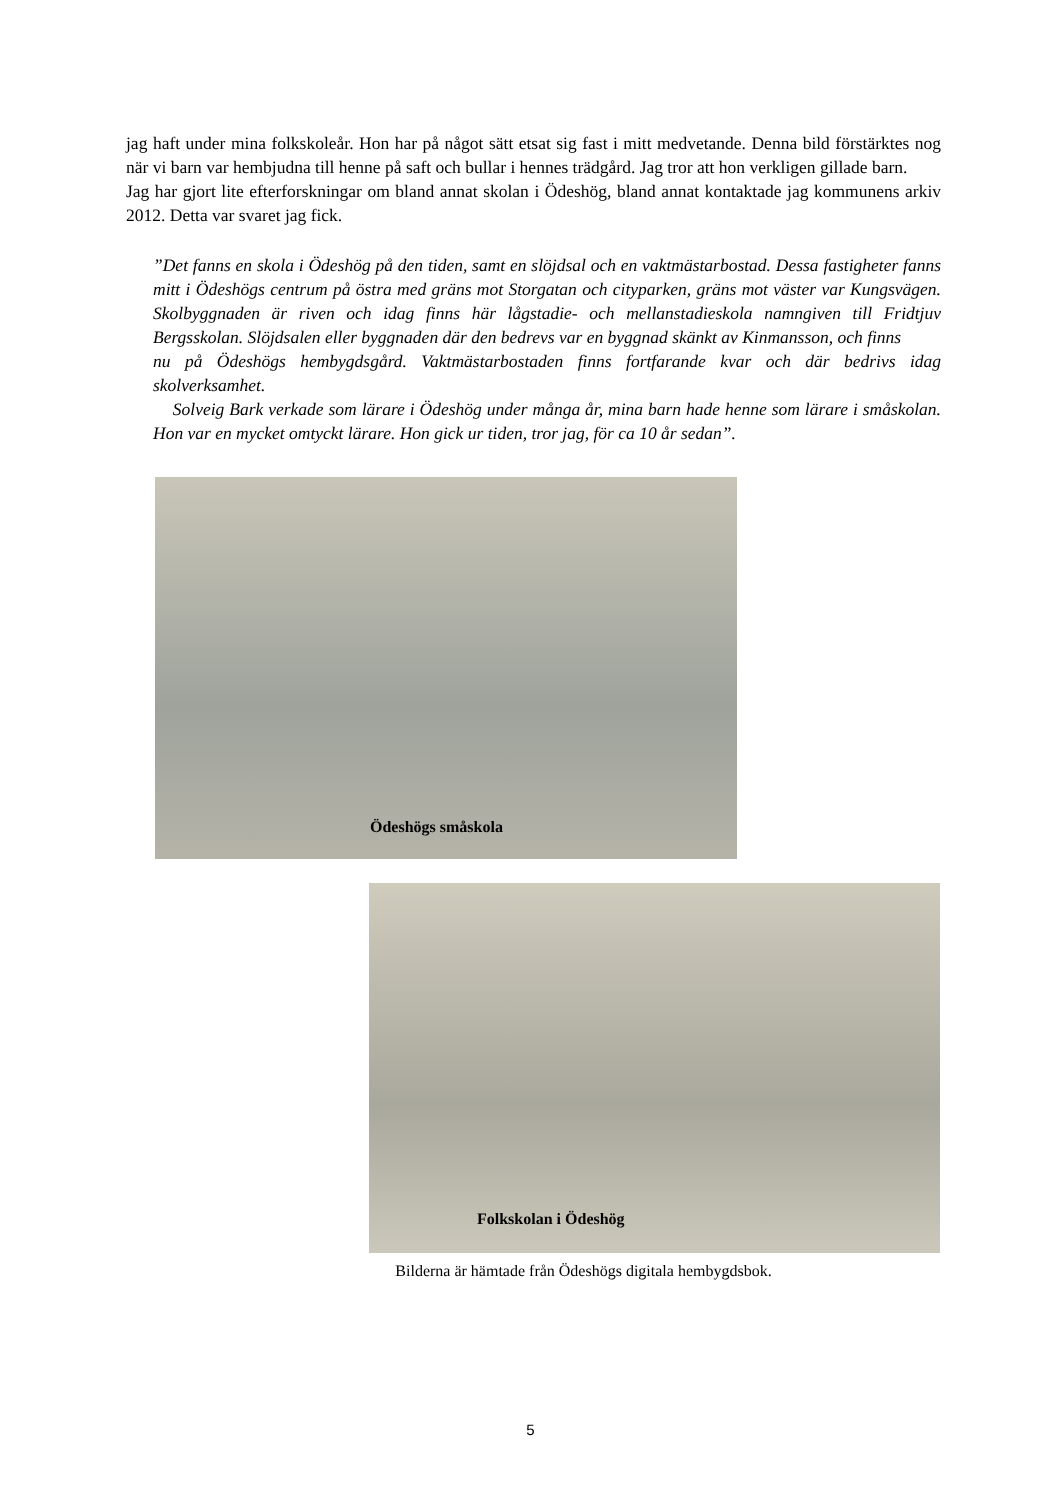jag haft under mina folkskoleår. Hon har på något sätt etsat sig fast i mitt medvetande. Denna bild förstärktes nog när vi barn var hembjudna till henne på saft och bullar i hennes trädgård. Jag tror att hon verkligen gillade barn.
Jag har gjort lite efterforskningar om bland annat skolan i Ödeshög, bland annat kontaktade jag kommunens arkiv 2012. Detta var svaret jag fick.
”Det fanns en skola i Ödeshög på den tiden, samt en slöjdsal och en vaktmästarbostad. Dessa fastigheter fanns mitt i Ödeshögs centrum på östra med gräns mot Storgatan och cityparken, gräns mot väster var Kungsvägen. Skolbyggnaden är riven och idag finns här lågstadie- och mellanstadieskola namngiven till Fridtjuv Bergsskolan. Slöjdsalen eller byggnaden där den bedrevs var en byggnad skänkt av Kinmansson, och finns
nu på Ödeshögs hembygdsgård. Vaktmästarbostaden finns fortfarande kvar och där bedrivs idag skolverksamhet.
Solveig Bark verkade som lärare i Ödeshög under många år, mina barn hade henne som lärare i småskolan. Hon var en mycket omtyckt lärare. Hon gick ur tiden, tror jag, för ca 10 år sedan”.
Ödeshögs småskola
Folkskolan i Ödeshög
Bilderna är hämtade från Ödeshögs digitala hembygdsbok.
5